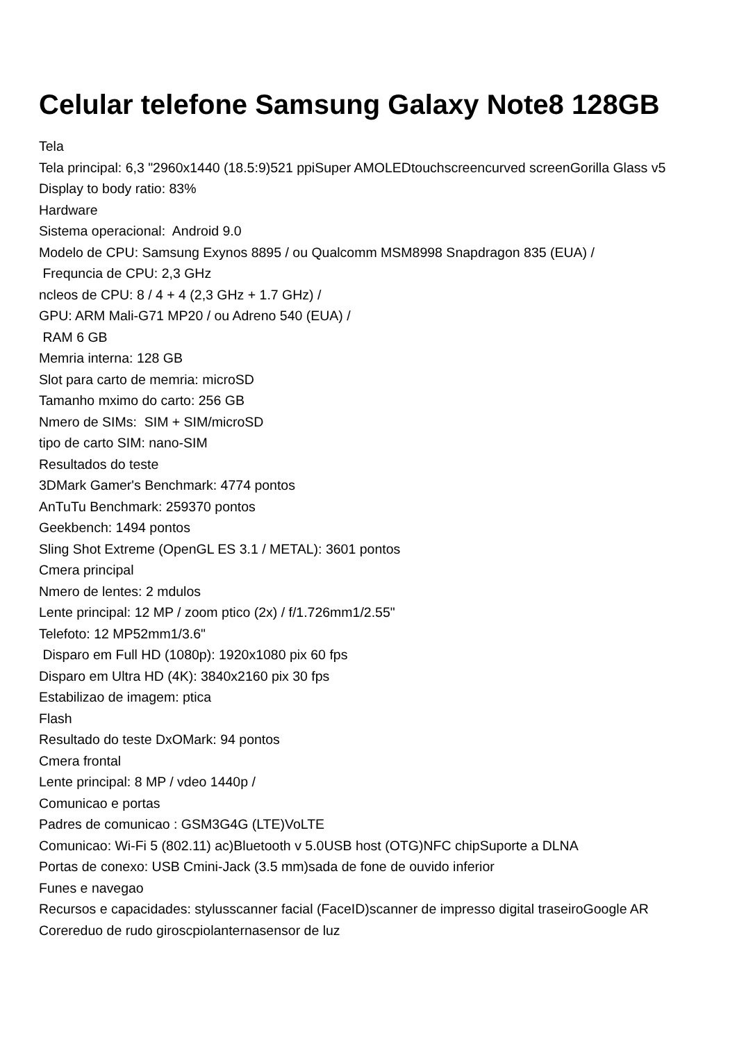Celular telefone Samsung Galaxy Note8 128GB
Tela
Tela principal: 6,3 "2960x1440 (18.5:9)521 ppiSuper AMOLEDtouchscreencurved screenGorilla Glass v5
Display to body ratio: 83%
Hardware
Sistema operacional: Android 9.0
Modelo de CPU: Samsung Exynos 8895 / ou Qualcomm MSM8998 Snapdragon 835 (EUA) /
Frequncia de CPU: 2,3 GHz
ncleos de CPU: 8 / 4 + 4 (2,3 GHz + 1.7 GHz) /
GPU: ARM Mali-G71 MP20 / ou Adreno 540 (EUA) /
RAM 6 GB
Memria interna: 128 GB
Slot para carto de memria: microSD
Tamanho mximo do carto: 256 GB
Nmero de SIMs: SIM + SIM/microSD
tipo de carto SIM: nano-SIM
Resultados do teste
3DMark Gamer's Benchmark: 4774 pontos
AnTuTu Benchmark: 259370 pontos
Geekbench: 1494 pontos
Sling Shot Extreme (OpenGL ES 3.1 / METAL): 3601 pontos
Cmera principal
Nmero de lentes: 2 mdulos
Lente principal: 12 MP / zoom ptico (2x) / f/1.726mm1/2.55"
Telefoto: 12 MP52mm1/3.6"
Disparo em Full HD (1080p): 1920x1080 pix 60 fps
Disparo em Ultra HD (4K): 3840x2160 pix 30 fps
Estabilizao de imagem: ptica
Flash
Resultado do teste DxOMark: 94 pontos
Cmera frontal
Lente principal: 8 MP / vdeo 1440p /
Comunicao e portas
Padres de comunicao : GSM3G4G (LTE)VoLTE
Comunicao: Wi-Fi 5 (802.11) ac)Bluetooth v 5.0USB host (OTG)NFC chipSuporte a DLNA
Portas de conexo: USB Cmini-Jack (3.5 mm)sada de fone de ouvido inferior
Funes e navegao
Recursos e capacidades: stylusscanner facial (FaceID)scanner de impresso digital traseiroGoogle AR Corereduo de rudo giroscpiolanternasensor de luz